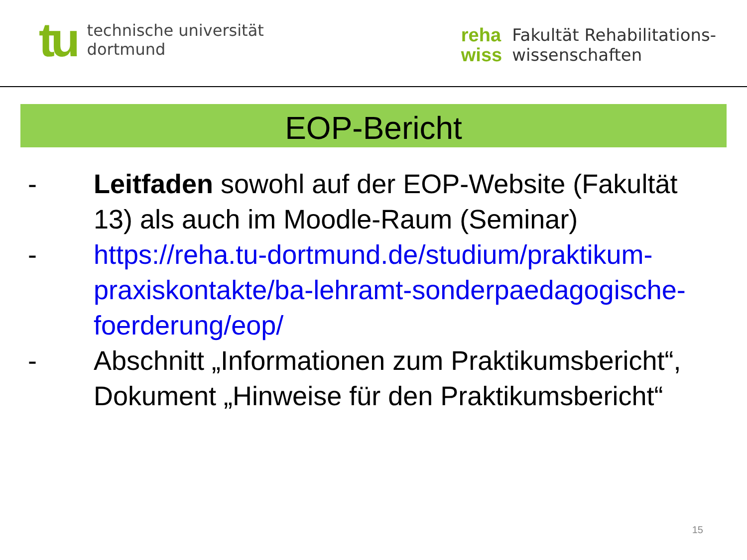tu
technische universität
dortmund
reha
wiss
Fakultät Rehabilitations-
wissenschaften
EOP-Bericht
- Leitfaden sowohl auf der EOP-Website (Fakultät 13) als auch im Moodle-Raum (Seminar)
- https://reha.tu-dortmund.de/studium/praktikum-praxiskontakte/ba-lehramt-sonderpaedagogische-foerderung/eop/
- Abschnitt „Informationen zum Praktikumsbericht“, Dokument „Hinweise für den Praktikumsbericht“
15